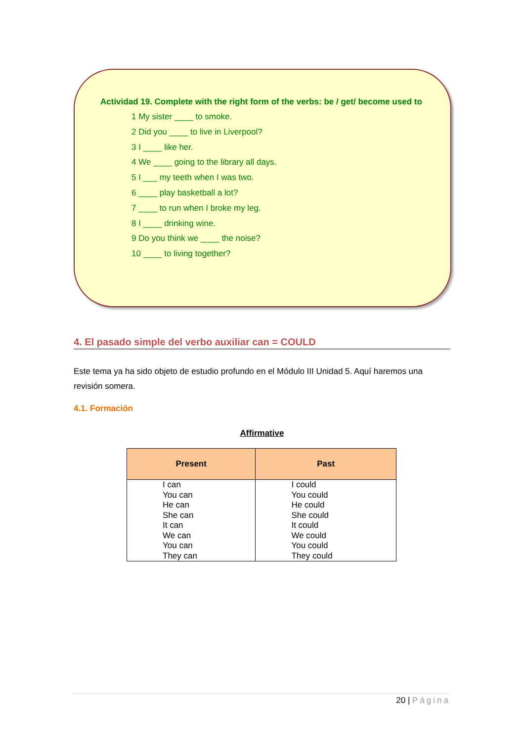Actividad 19. Complete with the right form of the verbs: be / get/ become used to
1 My sister ____ to smoke.
2 Did you ____ to live in Liverpool?
3 I ____ like her.
4 We ____ going to the library all days.
5 I ___ my teeth when I was two.
6 ____ play basketball a lot?
7 ____ to run when I broke my leg.
8 I ____ drinking wine.
9 Do you think we ____ the noise?
10 ____ to living together?
4. El pasado simple del verbo auxiliar can = COULD
Este tema ya ha sido objeto de estudio profundo en el Módulo III Unidad 5. Aquí haremos una revisión somera.
4.1. Formación
Affirmative
| Present | Past |
| --- | --- |
| I can You can He can She can It can We can You can They can | I could You could He could She could It could We could You could They could |
20 | Página